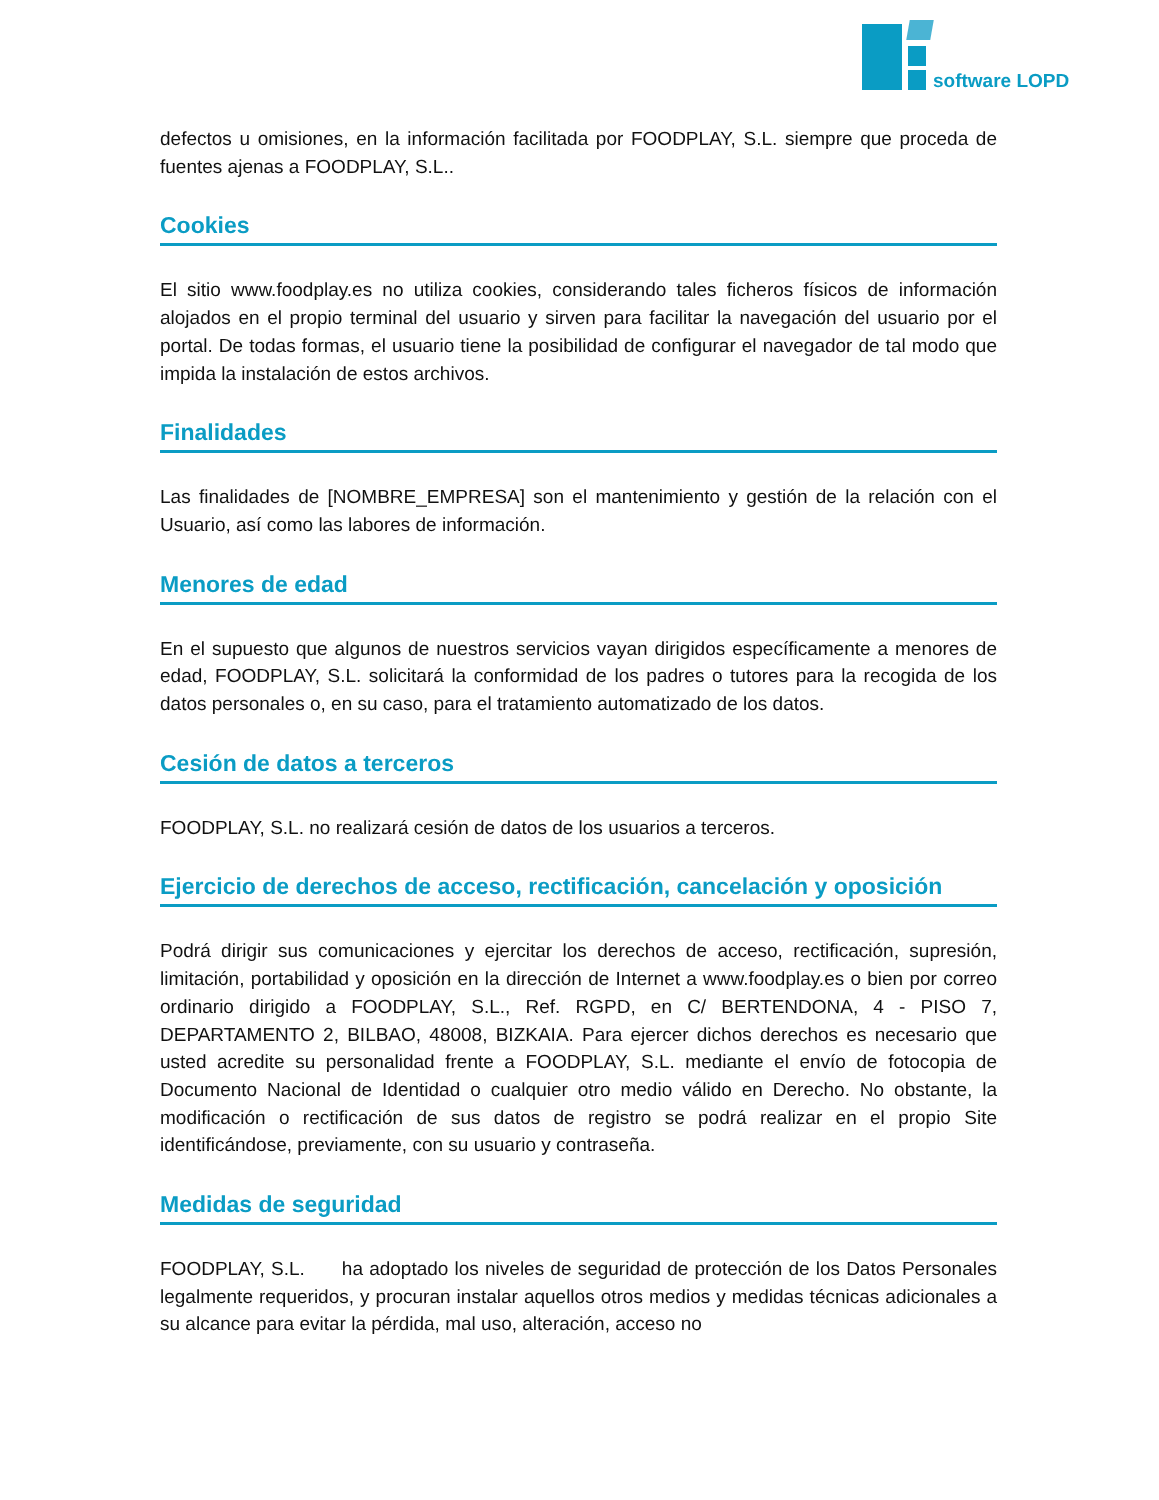software LOPD
defectos u omisiones, en la información facilitada por FOODPLAY, S.L. siempre que proceda de fuentes ajenas a FOODPLAY, S.L..
Cookies
El sitio www.foodplay.es no utiliza cookies, considerando tales ficheros físicos de información alojados en el propio terminal del usuario y sirven para facilitar la navegación del usuario por el portal. De todas formas, el usuario tiene la posibilidad de configurar el navegador de tal modo que impida la instalación de estos archivos.
Finalidades
Las finalidades de [NOMBRE_EMPRESA] son el mantenimiento y gestión de la relación con el Usuario, así como las labores de información.
Menores de edad
En el supuesto que algunos de nuestros servicios vayan dirigidos específicamente a menores de edad, FOODPLAY, S.L. solicitará la conformidad de los padres o tutores para la recogida de los datos personales o, en su caso, para el tratamiento automatizado de los datos.
Cesión de datos a terceros
FOODPLAY, S.L. no realizará cesión de datos de los usuarios a terceros.
Ejercicio de derechos de acceso, rectificación, cancelación y oposición
Podrá dirigir sus comunicaciones y ejercitar los derechos de acceso, rectificación, supresión, limitación, portabilidad y oposición en la dirección de Internet a www.foodplay.es o bien por correo ordinario dirigido a FOODPLAY, S.L., Ref. RGPD, en C/ BERTENDONA, 4 - PISO 7, DEPARTAMENTO 2, BILBAO, 48008, BIZKAIA. Para ejercer dichos derechos es necesario que usted acredite su personalidad frente a FOODPLAY, S.L. mediante el envío de fotocopia de Documento Nacional de Identidad o cualquier otro medio válido en Derecho. No obstante, la modificación o rectificación de sus datos de registro se podrá realizar en el propio Site identificándose, previamente, con su usuario y contraseña.
Medidas de seguridad
FOODPLAY, S.L. ha adoptado los niveles de seguridad de protección de los Datos Personales legalmente requeridos, y procuran instalar aquellos otros medios y medidas técnicas adicionales a su alcance para evitar la pérdida, mal uso, alteración, acceso no